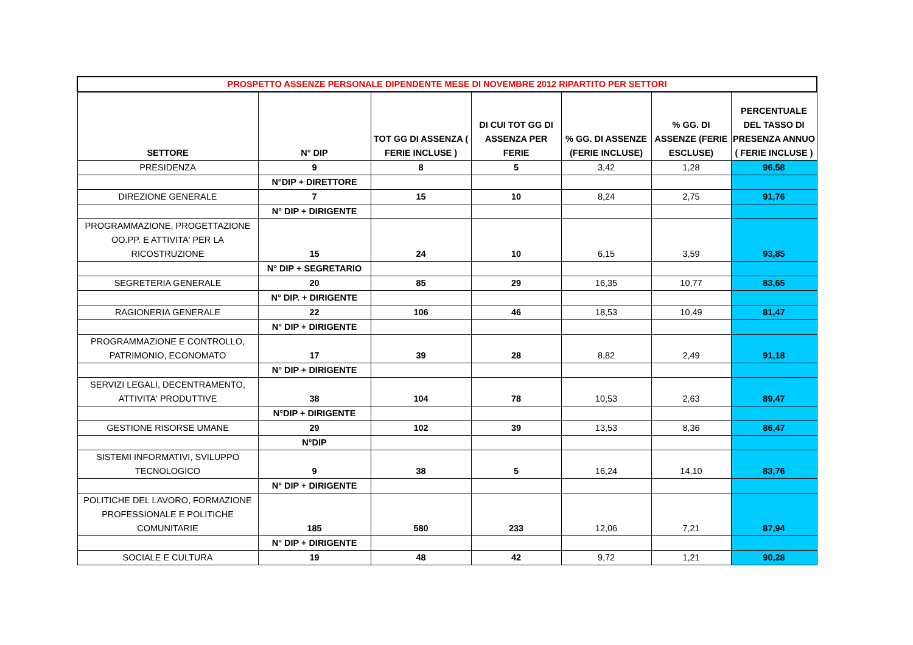| PROSPETTO ASSENZE PERSONALE DIPENDENTE MESE DI NOVEMBRE 2012 RIPARTITO PER SETTORI | | | | | | |
| SETTORE | N° DIP | TOT GG DI ASSENZA ( FERIE INCLUSE ) | DI CUI TOT GG DI ASSENZA PER FERIE | % GG. DI ASSENZE (FERIE INCLUSE) | % GG. DI ASSENZE (FERIE ESCLUSE) | PERCENTUALE DEL TASSO DI PRESENZA ANNUO ( FERIE INCLUSE ) |
| PRESIDENZA | 9 | 8 | 5 | 3,42 | 1,28 | 96,58 |
| | N°DIP + DIRETTORE | | | | | |
| DIREZIONE GENERALE | 7 | 15 | 10 | 8,24 | 2,75 | 91,76 |
| | N° DIP + DIRIGENTE | | | | | |
| PROGRAMMAZIONE, PROGETTAZIONE OO.PP. E ATTIVITA' PER LA RICOSTRUZIONE | 15 | 24 | 10 | 6,15 | 3,59 | 93,85 |
| | N° DIP + SEGRETARIO | | | | | |
| SEGRETERIA GENERALE | 20 | 85 | 29 | 16,35 | 10,77 | 83,65 |
| | N° DIP. + DIRIGENTE | | | | | |
| RAGIONERIA GENERALE | 22 | 106 | 46 | 18,53 | 10,49 | 81,47 |
| | N° DIP + DIRIGENTE | | | | | |
| PROGRAMMAZIONE E CONTROLLO, PATRIMONIO, ECONOMATO | 17 | 39 | 28 | 8,82 | 2,49 | 91,18 |
| | N° DIP + DIRIGENTE | | | | | |
| SERVIZI LEGALI, DECENTRAMENTO, ATTIVITA' PRODUTTIVE | 38 | 104 | 78 | 10,53 | 2,63 | 89,47 |
| | N°DIP + DIRIGENTE | | | | | |
| GESTIONE RISORSE UMANE | 29 | 102 | 39 | 13,53 | 8,36 | 86,47 |
| | N°DIP | | | | | |
| SISTEMI INFORMATIVI, SVILUPPO TECNOLOGICO | 9 | 38 | 5 | 16,24 | 14,10 | 83,76 |
| | N° DIP + DIRIGENTE | | | | | |
| POLITICHE DEL LAVORO, FORMAZIONE PROFESSIONALE E POLITICHE COMUNITARIE | 185 | 580 | 233 | 12,06 | 7,21 | 87,94 |
| | N° DIP + DIRIGENTE | | | | | |
| SOCIALE E CULTURA | 19 | 48 | 42 | 9,72 | 1,21 | 90,28 |